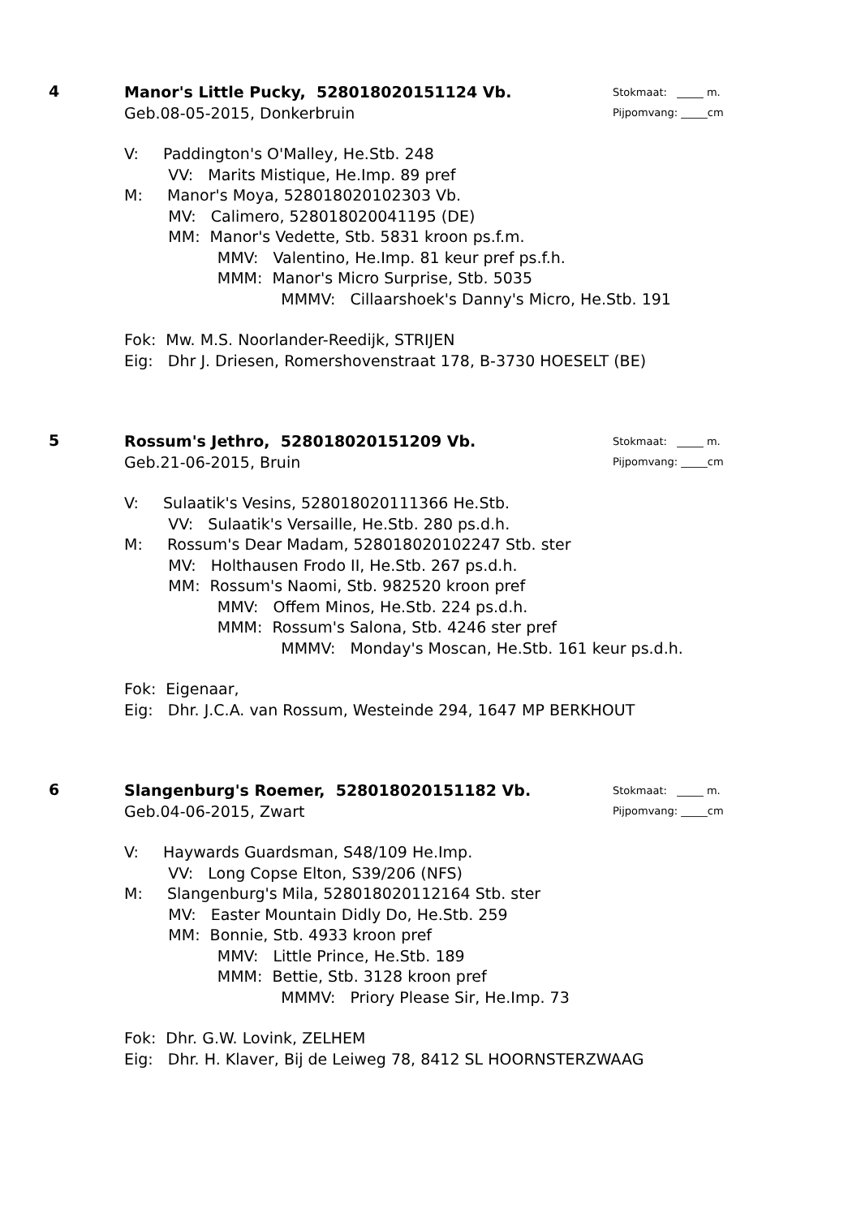4
Stokmaat: _____ m.
Pijpomvang: _____cm
Manor's Little Pucky, 528018020151124 Vb.
Geb.08-05-2015, Donkerbruin
V: Paddington's O'Malley, He.Stb. 248
VV: Marits Mistique, He.Imp. 89 pref
M: Manor's Moya, 528018020102303 Vb.
MV: Calimero, 528018020041195 (DE)
MM: Manor's Vedette, Stb. 5831 kroon ps.f.m.
MMV: Valentino, He.Imp. 81 keur pref ps.f.h.
MMM: Manor's Micro Surprise, Stb. 5035
MMMV: Cillaarshoek's Danny's Micro, He.Stb. 191
Fok: Mw. M.S. Noorlander-Reedijk, STRIJEN
Eig: Dhr J. Driesen, Romershovenstraat 178, B-3730 HOESELT (BE)
5
Stokmaat: _____ m.
Pijpomvang: _____cm
Rossum's Jethro, 528018020151209 Vb.
Geb.21-06-2015, Bruin
V: Sulaatik's Vesins, 528018020111366 He.Stb.
VV: Sulaatik's Versaille, He.Stb. 280 ps.d.h.
M: Rossum's Dear Madam, 528018020102247 Stb. ster
MV: Holthausen Frodo II, He.Stb. 267 ps.d.h.
MM: Rossum's Naomi, Stb. 982520 kroon pref
MMV: Offem Minos, He.Stb. 224 ps.d.h.
MMM: Rossum's Salona, Stb. 4246 ster pref
MMMV: Monday's Moscan, He.Stb. 161 keur ps.d.h.
Fok: Eigenaar,
Eig: Dhr. J.C.A. van Rossum, Westeinde 294, 1647 MP BERKHOUT
6
Stokmaat: _____ m.
Pijpomvang: _____cm
Slangenburg's Roemer, 528018020151182 Vb.
Geb.04-06-2015, Zwart
V: Haywards Guardsman, S48/109 He.Imp.
VV: Long Copse Elton, S39/206 (NFS)
M: Slangenburg's Mila, 528018020112164 Stb. ster
MV: Easter Mountain Didly Do, He.Stb. 259
MM: Bonnie, Stb. 4933 kroon pref
MMV: Little Prince, He.Stb. 189
MMM: Bettie, Stb. 3128 kroon pref
MMMV: Priory Please Sir, He.Imp. 73
Fok: Dhr. G.W. Lovink, ZELHEM
Eig: Dhr. H. Klaver, Bij de Leiweg 78, 8412 SL HOORNSTERZWAAG